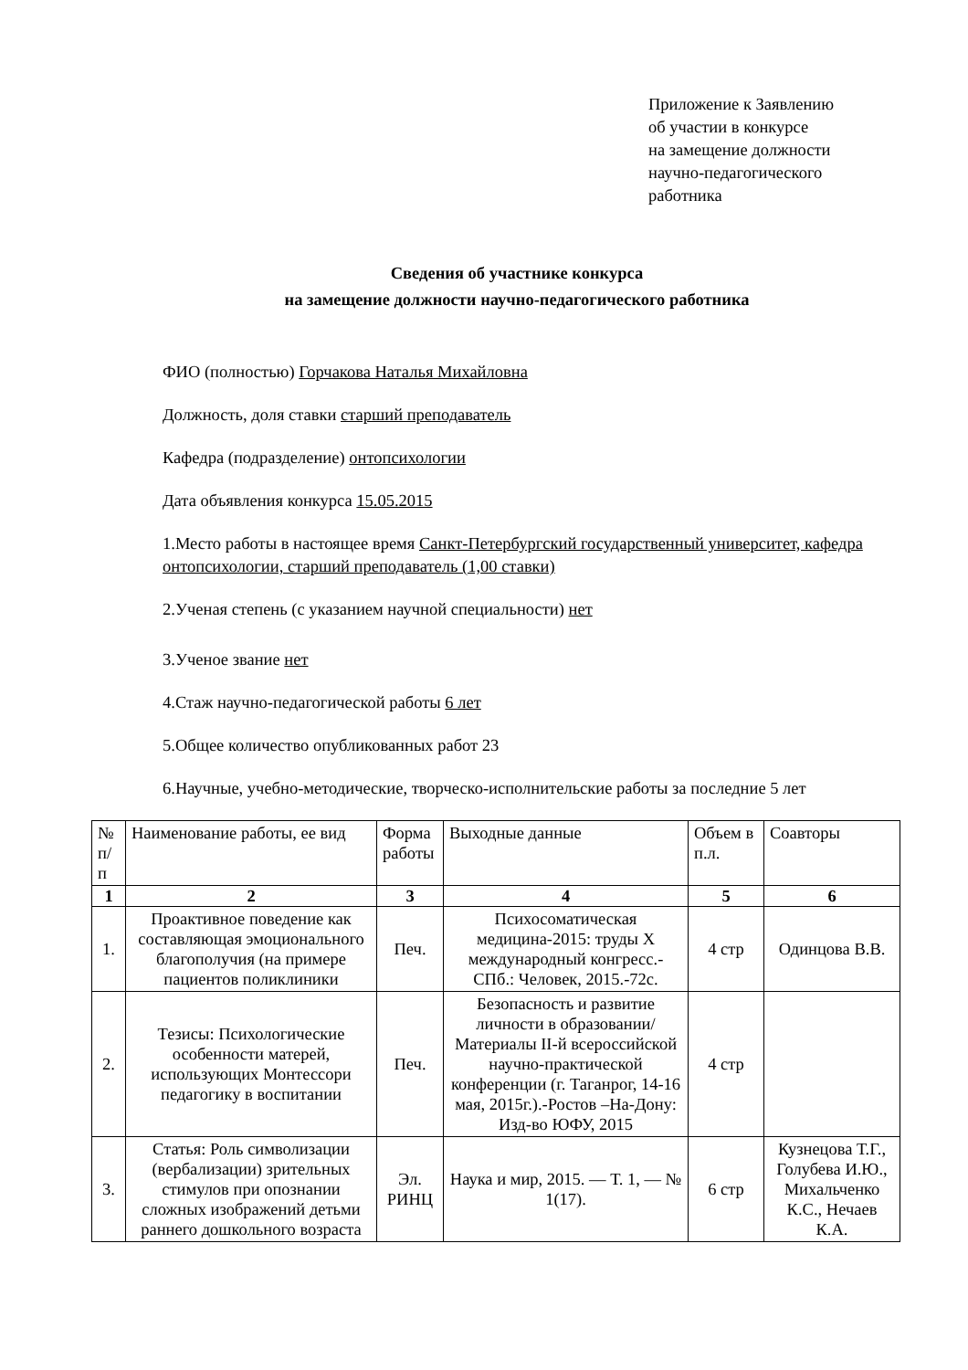Приложение к Заявлению
об участии в конкурсе
на замещение должности
научно-педагогического
работника
Сведения об участнике конкурса
на замещение должности научно-педагогического работника
ФИО (полностью) Горчакова Наталья Михайловна
Должность, доля ставки старший преподаватель
Кафедра (подразделение) онтопсихологии
Дата объявления конкурса 15.05.2015
1.Место работы в настоящее время Санкт-Петербургский государственный университет, кафедра онтопсихологии, старший преподаватель (1,00 ставки)
2.Ученая степень (с указанием научной специальности) нет
3.Ученое звание нет
4.Стаж научно-педагогической работы 6 лет
5.Общее количество опубликованных работ 23
6.Научные, учебно-методические, творческо-исполнительские работы за последние 5 лет
| № п/п | Наименование работы, ее вид | Форма работы | Выходные данные | Объем в п.л. | Соавторы |
| --- | --- | --- | --- | --- | --- |
| 1 | 2 | 3 | 4 | 5 | 6 |
| 1. | Проактивное поведение как составляющая эмоционального благополучия (на примере пациентов поликлиники | Печ. | Психосоматическая медицина-2015: труды X международный конгресс.-СПб.: Человек, 2015.-72с. | 4 стр | Одинцова В.В. |
| 2. | Тезисы: Психологические особенности матерей, использующих Монтессори педагогику в воспитании | Печ. | Безопасность и развитие личности в образовании/Материалы II-й всероссийской научно-практической конференции (г. Таганрог, 14-16 мая, 2015г.).-Ростов –На-Дону: Изд-во ЮФУ, 2015 | 4 стр | |
| 3. | Статья: Роль символизации (вербализации) зрительных стимулов при опознании сложных изображений детьми раннего дошкольного возраста | Эл. РИНЦ | Наука и мир, 2015. — Т. 1, — № 1(17). | 6 стр | Кузнецова Т.Г., Голубева И.Ю., Михальченко К.С., Нечаев К.А. |